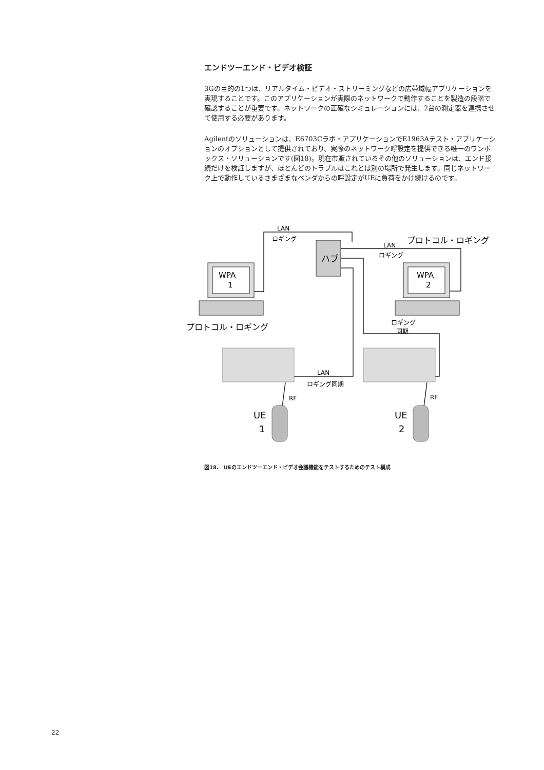エンドツーエンド・ビデオ検証
3Gの目的の1つは、リアルタイム・ビデオ・ストリーミングなどの広帯域幅アプリケーションを実現することです。このアプリケーションが実際のネットワークで動作することを製造の段階で確認することが重要です。ネットワークの正確なシミュレーションには、2台の測定器を連携させて使用する必要があります。
Agilentのソリューションは、E6703Cラボ・アプリケーションでE1963Aテスト・アプリケーションのオプションとして提供されており、実際のネットワーク呼設定を提供できる唯一のワンボックス・ソリューションです(図18)。現在市販されているその他のソリューションは、エンド接続だけを検証しますが、ほとんどのトラブルはこれとは別の場所で発生します。同じネットワーク上で動作しているさまざまなベンダからの呼設定がUEに負荷をかけ続けるのです。
ハブ
WPA
1
WPA
2
LAN
ロギング
LAN
ロギング
プロトコル・ロギング
プロトコル・ロギング
ロギング
同期
LAN
ロギング同期
RF
RF
UE
1
UE
2
図18.　UEのエンドツーエンド・ビデオ会議機能をテストするためのテスト構成
22